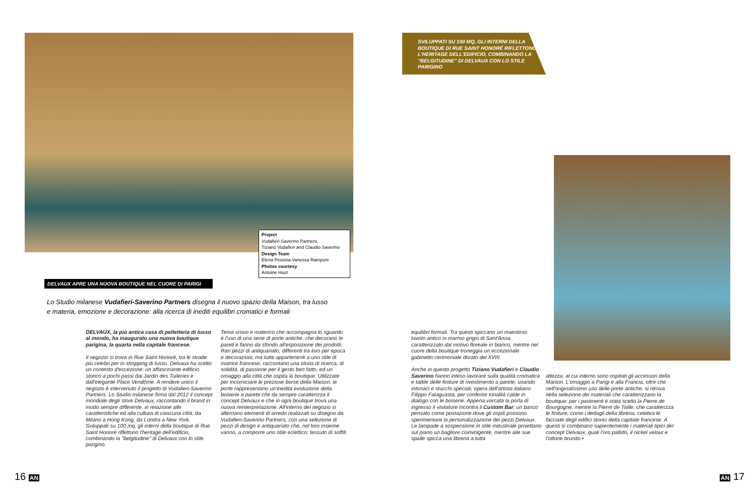Project
Vudafieri-Saverino Partners,
Tiziano Vudafieri and Claudio Saverino
Design Team
Elena Pessina,Vanessa Ramponi
Photos courtesy
Antoine Huot
DELVAUX APRE UNA NUOVA BOUTIQUE NEL CUORE DI PARIGI
Lo Studio milanese Vudafieri-Saverino Partners disegna il nuovo spazio della Maison, tra lusso e materia, emozione e decorazione: alla ricerca di inediti equilibri cromatici e formali
DELVAUX, la più antica casa di pelletteria di lusso al mondo, ha inaugurato una nuova boutique parigina, la quarta nella capitale francese.
Il negozio si trova in Rue Saint Honoré, tra le strade più celebri per lo shopping di lusso. Delvaux ha scelto un contesto d'eccezione: un affascinante edificio storico a pochi passi dai Jardin des Tuileries e dall'elegante Place Vendôme. A rendere unico il negozio è intervenuto il progetto di Vudafieri-Saverino Partners. Lo Studio milanese firma dal 2012 il concept mondiale degli store Delvaux, raccontando il brand in modo sempre differente, in relazione alle caratteristiche ed alla cultura di ciascuna città, da Milano a Hong Kong, da Londra a New York. Sviluppati su 100 mq, gli interni della boutique di Rue Saint Honoré riflettono l'heritage dell'edificio, combinando la "belgitudine" di Delvaux con lo stile parigino.
Tema visivo e materico che accompagna lo sguardo è l'uso di una serie di porte antiche, che decorano le pareti e fanno da sfondo all'esposizione dei prodotti. Rari pezzi di antiquariato, differenti tra loro per epoca e decorazioni, ma tutte appartenenti a uno stile di matrice francese, raccontano una storia di ricerca, di solidità, di passione per il gesto ben fatto, ed un omaggio alla città che ospita la boutique. Utilizzate per incorniciare le preziose borse della Maison, le porte rappresentano un'inedita evoluzione della boiserie a parete che da sempre caratterizza il concept Delvaux e che in ogni boutique trova una nuova reinterpretazione. All'interno del negozio si alternano elementi di arredo realizzati su disegno da Vudafieri-Saverino Partners, con una selezione di pezzi di design e antiquariato che, nel loro insieme vanno, a comporre uno stile eclettico: tessuto di soffili
16 AN
SVILUPPATI SU 100 MQ, GLI INTERNI DELLA BOUTIQUE DI RUE SAINT HONORÉ RIFLETTONO L'HERITAGE DELL'EDIFICIO, COMBINANDO LA "BELGITUDINE" DI DELVAUX CON LO STILE PARIGINO
equilibri formali. Tra questi spiccano un maestoso tavolo antico in marmo grigio di Sant'Anna, caratterizzato dal motivo floreale in bianco, mentre nel cuore della boutique troneggia un eccezionale gabinetto cerimoniale dorato del XVIII.
Anche in questo progetto Tiziano Vudafieri e Claudio Saverino hanno inteso lavorare sulla qualità cromatica e tattile delle finiture di rivestimento a parete, usando intonaci e stucchi speciali, opera dell'artista italiano Filippo Falaguasta, per conferire tonalità calde in dialogo con le boiserie. Appena varcata la porta di ingresso il visitatore incontra il Custom Bar: un banco pensato come postazione dove gli ospiti possono sperimentare la personalizzazione dei pezzi Delvaux. Le lampade a sospensione in stile industriale proiettano sul piano un bagliore coinvolgente, mentre alle sue spalle spicca una libreria a tutta
altezza, al cui interno sono ospitati gli accessori della Maison. L'omaggio a Parigi e alla Francia, oltre che nell'originalissimo uso delle porte antiche, si ritrova nella selezione dei materiali che caratterizzano la boutique: per i pavimenti è stata scelta la Pierre de Bourgogne, mentre la Pierre de Taille, che caratterizza le finiture, come i dettagli della libreria, celebra le facciate degli edifici storici della capitale francese. A questi si combinano sapientemente i materiali tipici del concept Delvaux, quali l'oro pallido, il nickel velour e l'ottone brunito.▪
AN 17